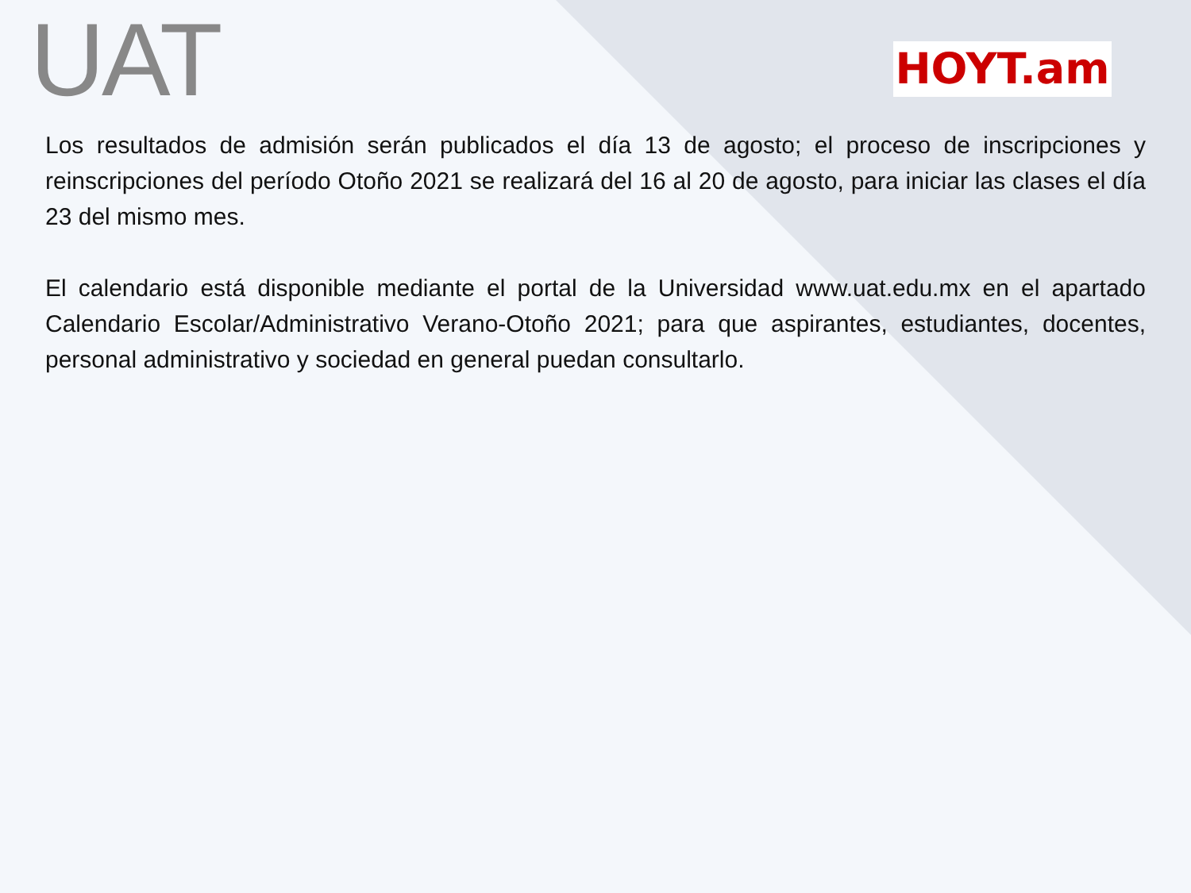UAT HOYT.am
Los resultados de admisión serán publicados el día 13 de agosto; el proceso de inscripciones y reinscripciones del período Otoño 2021 se realizará del 16 al 20 de agosto, para iniciar las clases el día 23 del mismo mes.
El calendario está disponible mediante el portal de la Universidad www.uat.edu.mx en el apartado Calendario Escolar/Administrativo Verano-Otoño 2021; para que aspirantes, estudiantes, docentes, personal administrativo y sociedad en general puedan consultarlo.